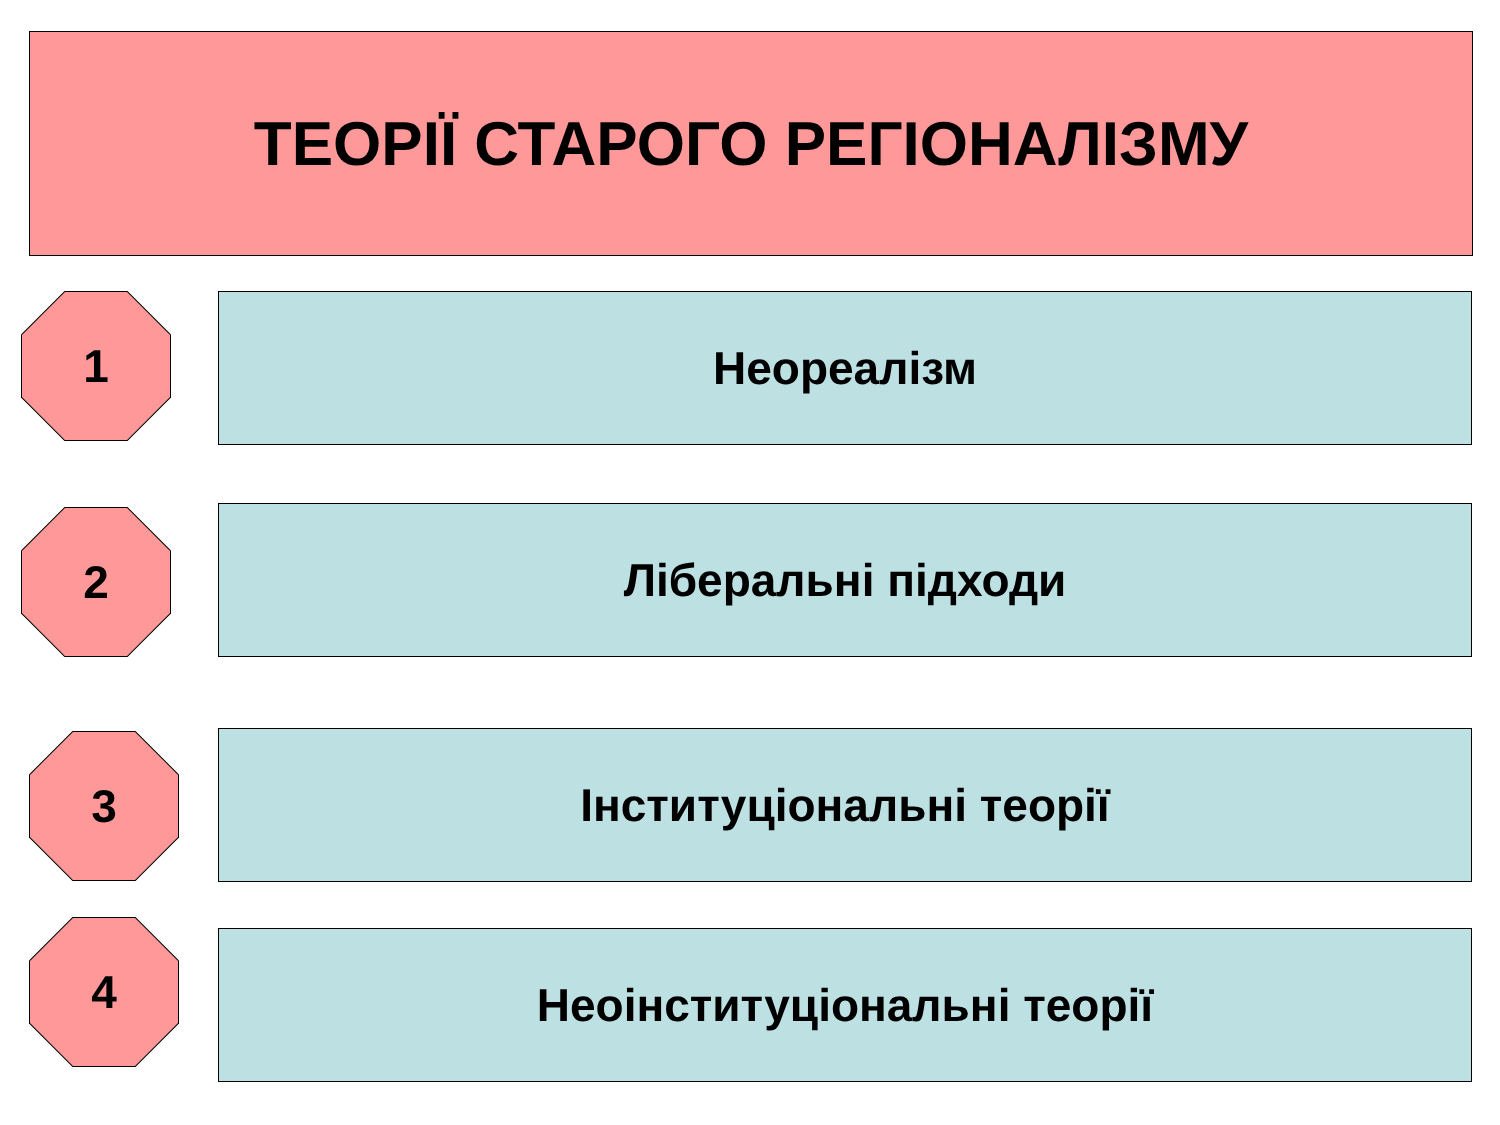ТЕОРІЇ СТАРОГО РЕГІОНАЛІЗМУ
1 Неореалізм
2 Ліберальні підходи
3 Інституціональні теорії
4
Неоінституціональні теорії